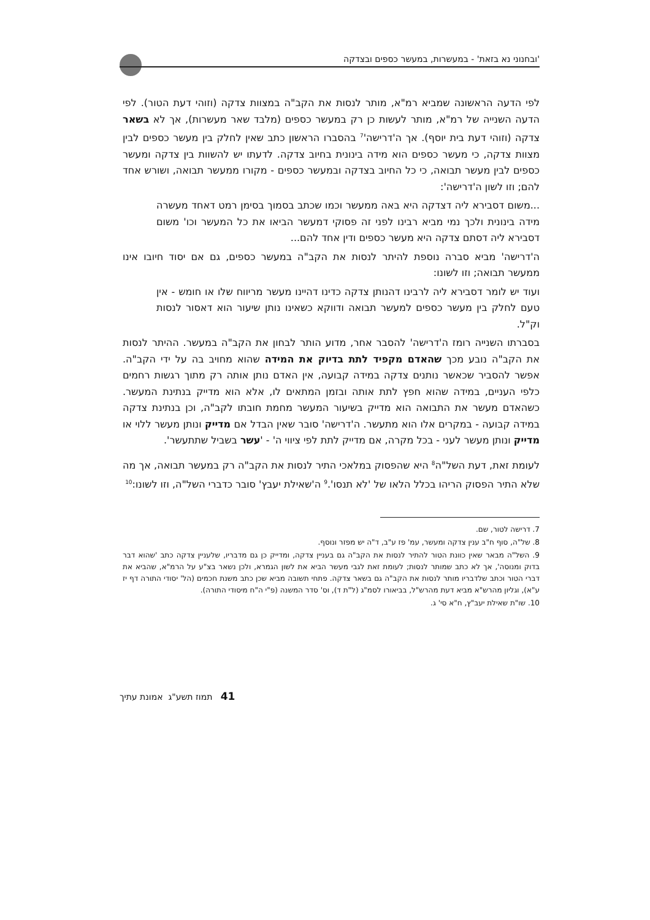'ובחנוני נא בזאת' - במעשרות, במעשר כספים ובצדקה
לפי הדעה הראשונה שמביא רמ"א, מותר לנסות את הקב"ה במצוות צדקה (וזוהי דעת הטור). לפי הדעה השנייה של רמ"א, מותר לעשות כן רק במעשר כספים (מלבד שאר מעשרות), אך לא בשאר צדקה (וזוהי דעת בית יוסף). אך ה'דרישה'<sup>7</sup> בהסברו הראשון כתב שאין לחלק בין מעשר כספים לבין מצוות צדקה, כי מעשר כספים הוא מידה בינונית בחיוב צדקה. לדעתו יש להשוות בין צדקה ומעשר כספים לבין מעשר תבואה, כי כל החיוב בצדקה ובמעשר כספים - מקורו ממעשר תבואה, ושורש אחד להם; וזו לשון ה'דרישה':
...משום דסבירא ליה דצדקה היא באה ממעשר וכמו שכתב בסמוך בסימן רמט דאחד מעשרה מידה בינונית ולכך נמי מביא רבינו לפני זה פסוקי דמעשר הביאו את כל המעשר וכו' משום דסבירא ליה דסתם צדקה היא מעשר כספים ודין אחד להם...
ה'דרישה' מביא סברה נוספת להיתר לנסות את הקב"ה במעשר כספים, גם אם יסוד חיובו אינו ממעשר תבואה; וזו לשונו:
ועוד יש לומר דסבירא ליה לרבינו דהנותן צדקה כדינו דהיינו מעשר מריווח שלו או חומש - אין טעם לחלק בין מעשר כספים למעשר תבואה ודווקא כשאינו נותן שיעור הוא דאסור לנסות וק"ל.
בסברתו השנייה רומז ה'דרישה' להסבר אחר, מדוע הותר לבחון את הקב"ה במעשר. ההיתר לנסות את הקב"ה נובע מכך שהאדם מקפיד לתת בדיוק את המידה שהוא מחויב בה על ידי הקב"ה. אפשר להסביר שכאשר נותנים צדקה במידה קבועה, אין האדם נותן אותה רק מתוך רגשות רחמים כלפי העניים, במידה שהוא חפץ לתת אותה ובזמן המתאים לו, אלא הוא מדייק בנתינת המעשר. כשהאדם מעשר את התבואה הוא מדייק בשיעור המעשר מחמת חובתו לקב"ה, וכן בנתינת צדקה במידה קבועה - במקרים אלו הוא מתעשר. ה'דרישה' סובר שאין הבדל אם מדייק ונותן מעשר ללוי או מדייק ונותן מעשר לעני - בכל מקרה, אם מדייק לתת לפי ציווי ה' - 'עשר בשביל שתתעשר'.
לעומת זאת, דעת השל"ה<sup>8</sup> היא שהפסוק במלאכי התיר לנסות את הקב"ה רק במעשר תבואה, אך מה שלא התיר הפסוק הריהו בכלל הלאו של 'לא תנסו'.<sup>9</sup> ה'שאילת יעבץ' סובר כדברי השל"ה, וזו לשונו:<sup>10</sup>
7. דרישה לטור, שם.
8. של"ה, סוף ח"ב ענין צדקה ומעשר, עמ' פז ע"ב, ד"ה יש מפזר ונוסף.
9. השל"ה מבאר שאין כוונת הטור להתיר לנסות את הקב"ה גם בעניין צדקה, ומדייק כן גם מדבריו, שלעניין צדקה כתב 'שהוא דבר בדוק ומנוסה', אך לא כתב שמותר לנסות; לעומת זאת לגבי מעשר הביא את לשון הגמרא, ולכן נשאר בצ"ע על הרמ"א, שהביא את דברי הטור וכתב שלדבריו מותר לנסות את הקב"ה גם בשאר צדקה. פתחי תשובה מביא שכן כתב משנת חכמים (הל' יסודי התורה דף יז ע"א), וגליון מהרש"א מביא דעת מהרש"ל, בביאורו לסמ"ג (ל"ת ד), וס' סדר המשנה (פ"י ה"ח מיסודי התורה).
10. שו"ת שאילת יעב"ץ, ח"א סי' ג.
41 תמוז תשע"ג אמונת עתיך